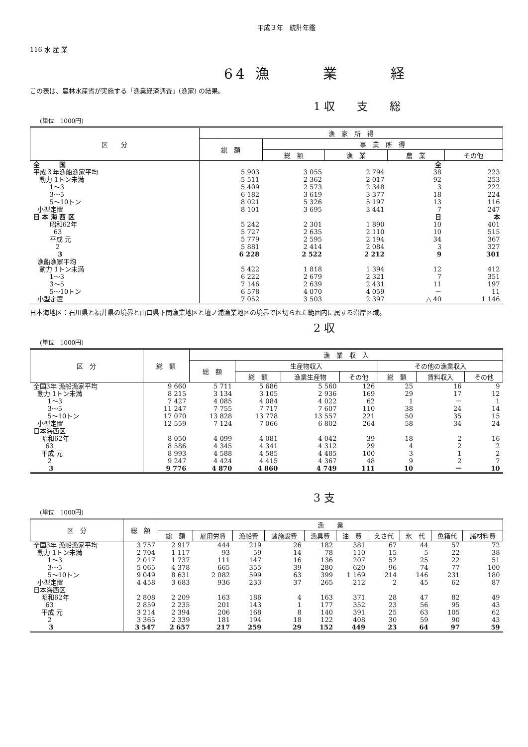平成３年　統計年鑑
116 水 産 業
64 漁　　　業　　　経
この表は、農林水産省が実施する「漁業経済調査」(漁家) の結果。
1 収　　支　　総
(単位　1000円)
| 区 分 | 漁 家 所 得 | | | | |
| --- | --- | --- | --- | --- | --- |
| | 総 額 | 事 業 所 得 | | | |
| | | 総 額 | 漁 業 | 農 業 | その他 |
| 全 国 | | | | 全 | |
| 平成３年漁船漁家平均 | 5 903 | 3 055 | 2 794 | 38 | 223 |
| 動力 1トン未満 | 5 511 | 2 362 | 2 017 | 92 | 253 |
| 1～3 | 5 409 | 2 573 | 2 348 | 3 | 222 |
| 3～5 | 6 182 | 3 619 | 3 377 | 18 | 224 |
| 5～10トン | 8 021 | 5 326 | 5 197 | 13 | 116 |
| 小型定置 | 8 101 | 3 695 | 3 441 | 7 | 247 |
| 日 本 海 西 区 | | | | 日 | 本 |
| 昭和62年 | 5 242 | 2 301 | 1 890 | 10 | 401 |
| 63 | 5 727 | 2 635 | 2 110 | 10 | 515 |
| 平成 元 | 5 779 | 2 595 | 2 194 | 34 | 367 |
| 2 | 5 881 | 2 414 | 2 084 | 3 | 327 |
| 3 | 6 228 | 2 522 | 2 212 | 9 | 301 |
| 漁船漁家平均 | | | | | |
| 動力 1トン未満 | 5 422 | 1 818 | 1 394 | 12 | 412 |
| 1～3 | 6 222 | 2 679 | 2 321 | 7 | 351 |
| 3～5 | 7 146 | 2 639 | 2 431 | 11 | 197 |
| 5～10トン | 6 578 | 4 070 | 4 059 | － | 11 |
| 小型定置 | 7 052 | 3 503 | 2 397 | △ 40 | 1 146 |
日本海地区：石川県と福井県の境界と山口県下関漁業地区と壇ノ浦漁業地区の境界で区切られた範囲内に属する沿岸区域。
2 収
(単位　1000円)
| 区 分 | 総 額 | 漁 業 収 入 | | | | | | |
| --- | --- | --- | --- | --- | --- | --- | --- | --- |
| | | 総 額 | 生産物収入 | | | その他の漁業収入 | | |
| | | | 総 額 | 漁業生産物 | その他 | 総 額 | 賃料収入 | その他 |
| 全国3年 漁船漁家平均 | 9 660 | 5 711 | 5 686 | 5 560 | 126 | 25 | 16 | 9 |
| 動力 1トン未満 | 8 215 | 3 134 | 3 105 | 2 936 | 169 | 29 | 17 | 12 |
| 1～3 | 7 427 | 4 085 | 4 084 | 4 022 | 62 | 1 | － | 1 |
| 3～5 | 11 247 | 7 755 | 7 717 | 7 607 | 110 | 38 | 24 | 14 |
| 5～10トン | 17 070 | 13 828 | 13 778 | 13 557 | 221 | 50 | 35 | 15 |
| 小型定置 | 12 559 | 7 124 | 7 066 | 6 802 | 264 | 58 | 34 | 24 |
| 日本海西区 | | | | | | | | |
| 昭和62年 | 8 050 | 4 099 | 4 081 | 4 042 | 39 | 18 | 2 | 16 |
| 63 | 8 586 | 4 345 | 4 341 | 4 312 | 29 | 4 | 2 | 2 |
| 平成 元 | 8 993 | 4 588 | 4 585 | 4 485 | 100 | 3 | 1 | 2 |
| 2 | 9 247 | 4 424 | 4 415 | 4 367 | 48 | 9 | 2 | 7 |
| 3 | 9 776 | 4 870 | 4 860 | 4 749 | 111 | 10 | － | 10 |
3 支
(単位　1000円)
| 区 分 | 総 額 | 漁 業 | | | | | | | | | |
| --- | --- | --- | --- | --- | --- | --- | --- | --- | --- | --- | --- |
| | | 総 額 | 雇用労賃 | 漁船費 | 諸施設費 | 漁具費 | 油 費 | えさ代 | 氷 代 | 魚箱代 | 諸材料費 |
| 全国3年 漁船漁家平均 | 3 757 | 2 917 | 444 | 219 | 26 | 182 | 381 | 67 | 44 | 57 | 72 |
| 動力 1トン未満 | 2 704 | 1 117 | 93 | 59 | 14 | 78 | 110 | 15 | 5 | 22 | 38 |
| 1～3 | 2 017 | 1 737 | 111 | 147 | 16 | 136 | 207 | 52 | 25 | 22 | 51 |
| 3～5 | 5 065 | 4 378 | 665 | 355 | 39 | 280 | 620 | 96 | 74 | 77 | 100 |
| 5～10トン | 9 049 | 8 631 | 2 082 | 599 | 63 | 399 | 1 169 | 214 | 146 | 231 | 180 |
| 小型定置 | 4 458 | 3 683 | 936 | 233 | 37 | 265 | 212 | 2 | 45 | 62 | 87 |
| 日本海西区 | | | | | | | | | | | |
| 昭和62年 | 2 808 | 2 209 | 163 | 186 | 4 | 163 | 371 | 28 | 47 | 82 | 49 |
| 63 | 2 859 | 2 235 | 201 | 143 | 1 | 177 | 352 | 23 | 56 | 95 | 43 |
| 平成 元 | 3 214 | 2 394 | 206 | 168 | 8 | 140 | 391 | 25 | 63 | 105 | 62 |
| 2 | 3 365 | 2 339 | 181 | 194 | 18 | 122 | 408 | 30 | 59 | 90 | 43 |
| 3 | 3 547 | 2 657 | 217 | 259 | 29 | 152 | 449 | 23 | 64 | 97 | 59 |